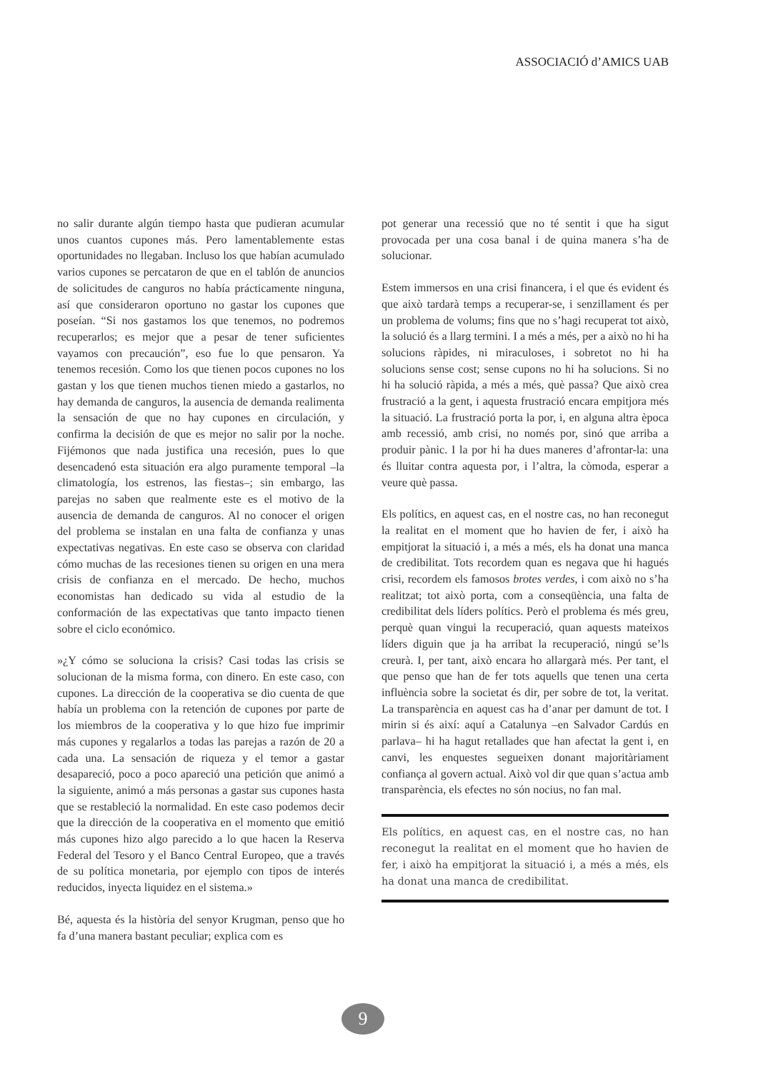ASSOCIACIÓ d’AMICS UAB
no salir durante algún tiempo hasta que pudieran acumular unos cuantos cupones más. Pero lamentablemente estas oportunidades no llegaban. Incluso los que habían acumulado varios cupones se percataron de que en el tablón de anuncios de solicitudes de canguros no había prácticamente ninguna, así que consideraron oportuno no gastar los cupones que poseían. “Si nos gastamos los que tenemos, no podremos recuperarlos; es mejor que a pesar de tener suficientes vayamos con precaución”, eso fue lo que pensaron. Ya tenemos recesión. Como los que tienen pocos cupones no los gastan y los que tienen muchos tienen miedo a gastarlos, no hay demanda de canguros, la ausencia de demanda realimenta la sensación de que no hay cupones en circulación, y confirma la decisión de que es mejor no salir por la noche. Fijémonos que nada justifica una recesión, pues lo que desencadenó esta situación era algo puramente temporal –la climatología, los estrenos, las fiestas–; sin embargo, las parejas no saben que realmente este es el motivo de la ausencia de demanda de canguros. Al no conocer el origen del problema se instalan en una falta de confianza y unas expectativas negativas. En este caso se observa con claridad cómo muchas de las recesiones tienen su origen en una mera crisis de confianza en el mercado. De hecho, muchos economistas han dedicado su vida al estudio de la conformación de las expectativas que tanto impacto tienen sobre el ciclo económico.
»¿Y cómo se soluciona la crisis? Casi todas las crisis se solucionan de la misma forma, con dinero. En este caso, con cupones. La dirección de la cooperativa se dio cuenta de que había un problema con la retención de cupones por parte de los miembros de la cooperativa y lo que hizo fue imprimir más cupones y regalarlos a todas las parejas a razón de 20 a cada una. La sensación de riqueza y el temor a gastar desapareció, poco a poco apareció una petición que animó a la siguiente, animó a más personas a gastar sus cupones hasta que se restableció la normalidad. En este caso podemos decir que la dirección de la cooperativa en el momento que emitió más cupones hizo algo parecido a lo que hacen la Reserva Federal del Tesoro y el Banco Central Europeo, que a través de su política monetaria, por ejemplo con tipos de interés reducidos, inyecta liquidez en el sistema.»
Bé, aquesta és la història del senyor Krugman, penso que ho fa d’una manera bastant peculiar; explica com es
pot generar una recessió que no té sentit i que ha sigut provocada per una cosa banal i de quina manera s’ha de solucionar.
Estem immersos en una crisi financera, i el que és evident és que això tardarà temps a recuperar-se, i senzillament és per un problema de volums; fins que no s’hagi recuperat tot això, la solució és a llarg termini. I a més a més, per a això no hi ha solucions ràpides, ni miraculoses, i sobretot no hi ha solucions sense cost; sense cupons no hi ha solucions. Si no hi ha solució ràpida, a més a més, què passa? Que això crea frustració a la gent, i aquesta frustració encara empitjora més la situació. La frustració porta la por, i, en alguna altra època amb recessió, amb crisi, no només por, sinó que arriba a produir pànic. I la por hi ha dues maneres d’afrontar-la: una és lluitar contra aquesta por, i l’altra, la còmoda, esperar a veure què passa.
Els polítics, en aquest cas, en el nostre cas, no han reconegut la realitat en el moment que ho havien de fer, i això ha empitjorat la situació i, a més a més, els ha donat una manca de credibilitat. Tots recordem quan es negava que hi hagués crisi, recordem els famosos brotes verdes, i com això no s’ha realitzat; tot això porta, com a conseqüència, una falta de credibilitat dels líders polítics. Però el problema és més greu, perquè quan vingui la recuperació, quan aquests mateixos líders diguin que ja ha arribat la recuperació, ningú se’ls creurà. I, per tant, això encara ho allargarà més. Per tant, el que penso que han de fer tots aquells que tenen una certa influència sobre la societat és dir, per sobre de tot, la veritat. La transparència en aquest cas ha d’anar per damunt de tot. I mirin si és així: aquí a Catalunya –en Salvador Cardús en parlava– hi ha hagut retallades que han afectat la gent i, en canvi, les enquestes segueixen donant majoritàriament confiança al govern actual. Això vol dir que quan s’actua amb transparència, els efectes no són nocius, no fan mal.
Els polítics, en aquest cas, en el nostre cas, no han reconegut la realitat en el moment que ho havien de fer, i això ha empitjorat la situació i, a més a més, els ha donat una manca de credibilitat.
9